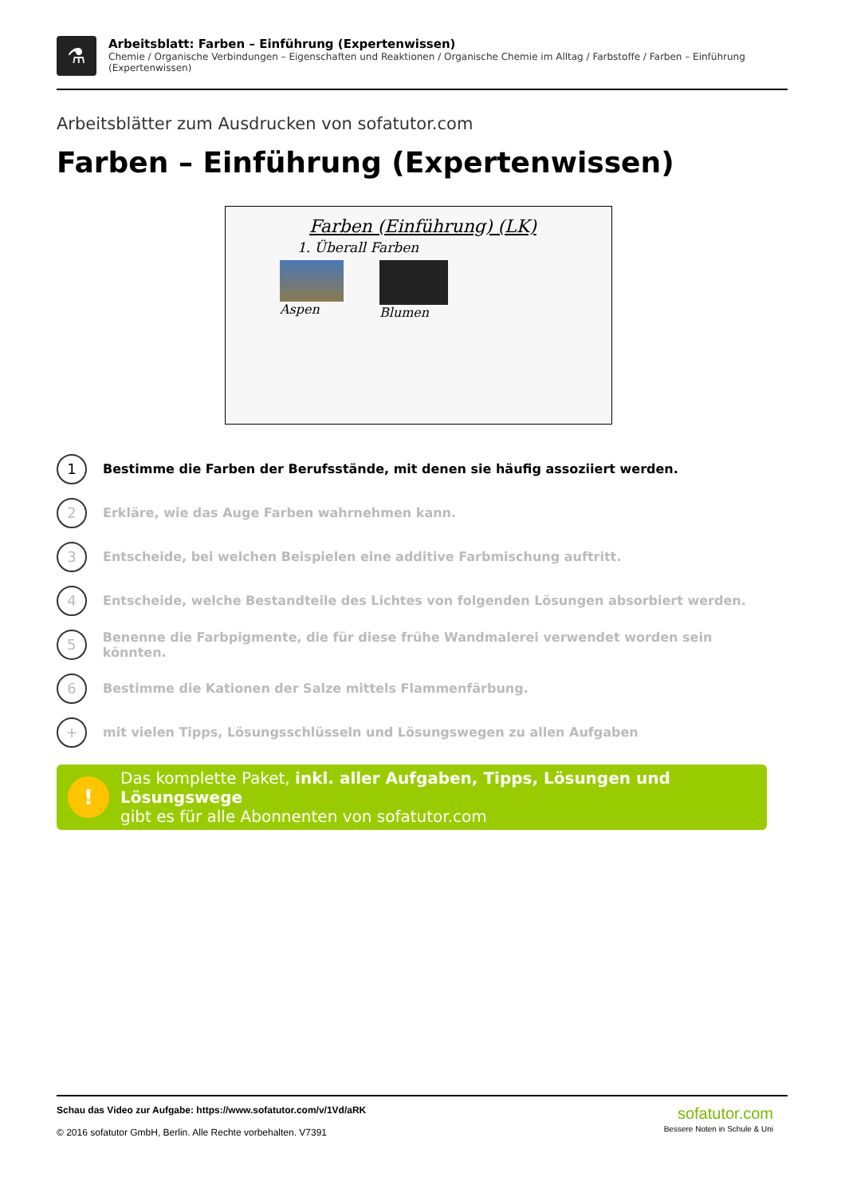⚗
Arbeitsblatt: Farben – Einführung (Expertenwissen)
Chemie / Organische Verbindungen – Eigenschaften und Reaktionen / Organische Chemie im Alltag / Farbstoffe / Farben – Einführung (Expertenwissen)
Arbeitsblätter zum Ausdrucken von sofatutor.com
Farben – Einführung (Expertenwissen)
Farben (Einführung) (LK)
1. Überall Farben
Aspen Blumen
1 Bestimme die Farben der Berufsstände, mit denen sie häufig assoziiert werden.
2 Erkläre, wie das Auge Farben wahrnehmen kann.
3 Entscheide, bei welchen Beispielen eine additive Farbmischung auftritt.
4 Entscheide, welche Bestandteile des Lichtes von folgenden Lösungen absorbiert werden.
5 Benenne die Farbpigmente, die für diese frühe Wandmalerei verwendet worden sein könnten.
6 Bestimme die Kationen der Salze mittels Flammenfärbung.
+ mit vielen Tipps, Lösungsschlüsseln und Lösungswegen zu allen Aufgaben
!
Das komplette Paket, inkl. aller Aufgaben, Tipps, Lösungen und Lösungswege
gibt es für alle Abonnenten von sofatutor.com
Schau das Video zur Aufgabe: https://www.sofatutor.com/v/1Vd/aRK
© 2016 sofatutor GmbH, Berlin. Alle Rechte vorbehalten. V7391
sofatutor.com
Bessere Noten in Schule & Uni